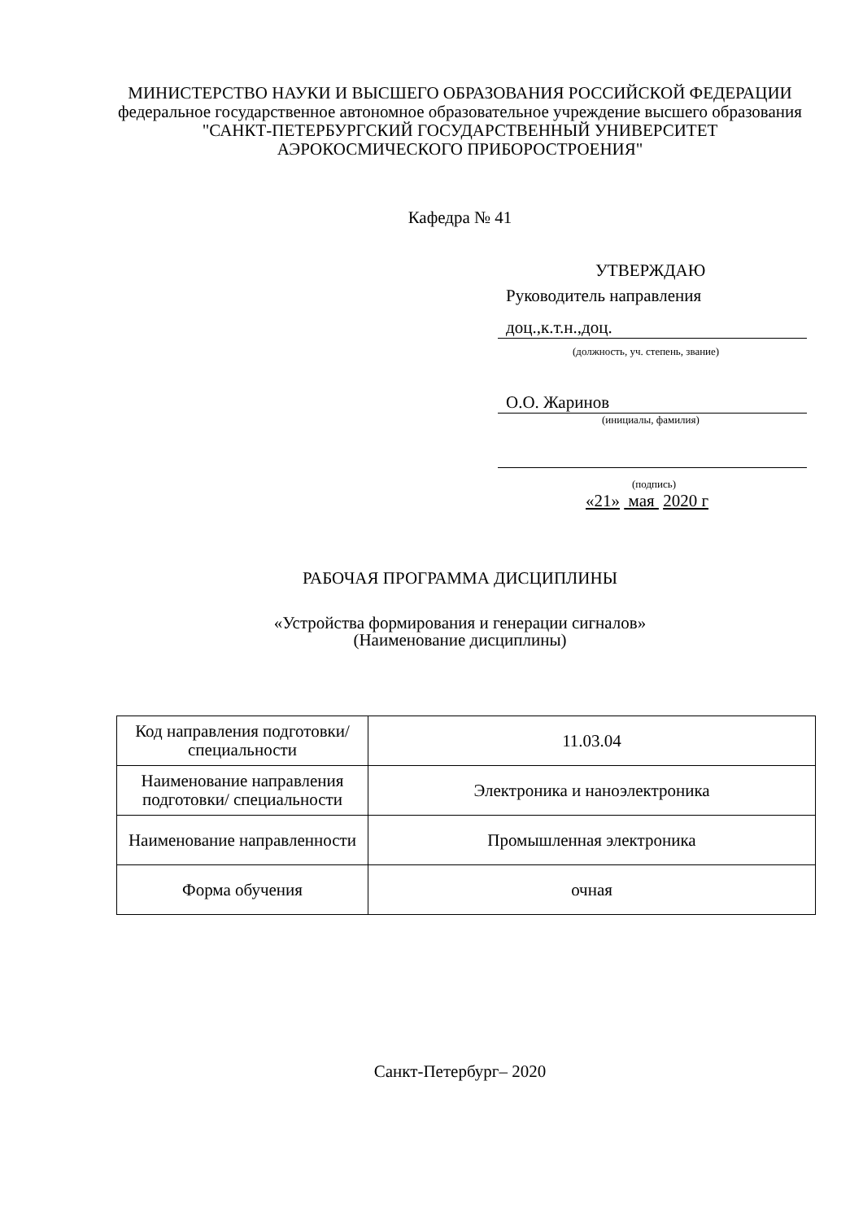МИНИСТЕРСТВО НАУКИ И ВЫСШЕГО ОБРАЗОВАНИЯ РОССИЙСКОЙ ФЕДЕРАЦИИ
федеральное государственное автономное образовательное учреждение высшего образования
"САНКТ-ПЕТЕРБУРГСКИЙ ГОСУДАРСТВЕННЫЙ УНИВЕРСИТЕТ АЭРОКОСМИЧЕСКОГО ПРИБОРОСТРОЕНИЯ"
Кафедра № 41
УТВЕРЖДАЮ
Руководитель направления
доц.,к.т.н.,доц.
(должность, уч. степень, звание)
О.О. Жаринов
(инициалы, фамилия)
(подпись)
«21» мая 2020 г
РАБОЧАЯ ПРОГРАММА ДИСЦИПЛИНЫ
«Устройства формирования и генерации сигналов»
(Наименование дисциплины)
| Код направления подготовки/ специальности | 11.03.04 |
| Наименование направления подготовки/ специальности | Электроника и наноэлектроника |
| Наименование направленности | Промышленная электроника |
| Форма обучения | очная |
Санкт-Петербург– 2020